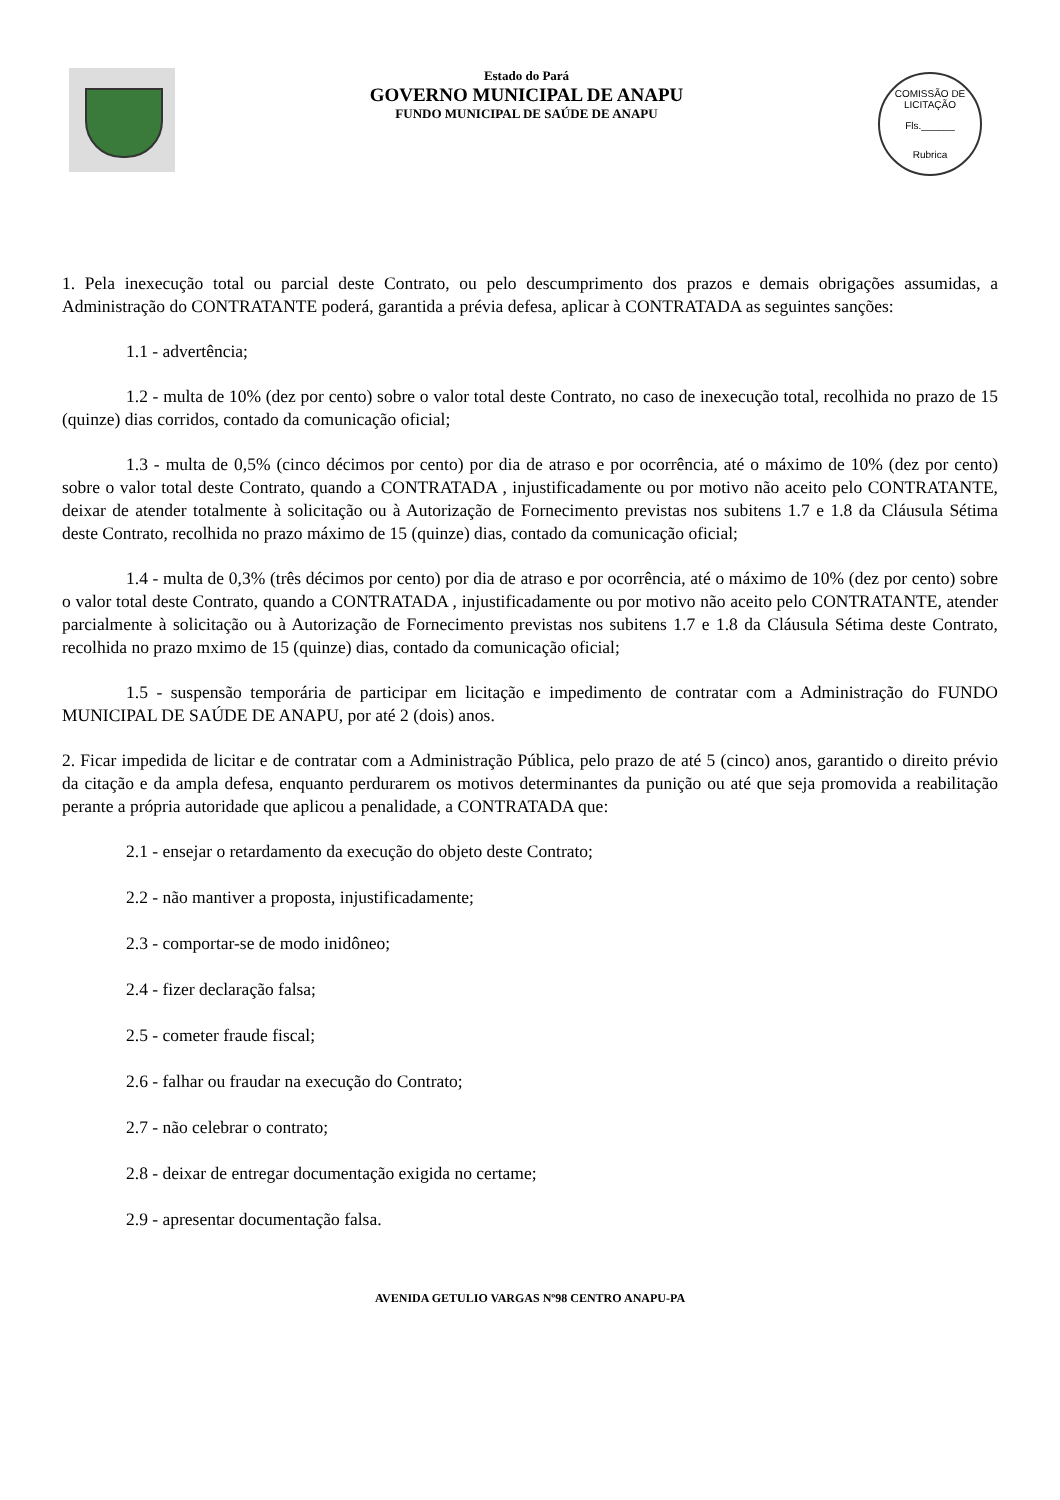Estado do Pará
GOVERNO MUNICIPAL DE ANAPU
FUNDO MUNICIPAL DE SAÚDE DE ANAPU
COMISSÃO DE LICITAÇÃO
Fls.______
Rubrica
1. Pela inexecução total ou parcial deste Contrato, ou pelo descumprimento dos prazos e demais obrigações assumidas, a Administração do CONTRATANTE poderá, garantida a prévia defesa, aplicar à CONTRATADA as seguintes sanções:
1.1 - advertência;
1.2 - multa de 10% (dez por cento) sobre o valor total deste Contrato, no caso de inexecução total, recolhida no prazo de 15 (quinze) dias corridos, contado da comunicação oficial;
1.3 - multa de 0,5% (cinco décimos por cento) por dia de atraso e por ocorrência, até o máximo de 10% (dez por cento) sobre o valor total deste Contrato, quando a CONTRATADA , injustificadamente ou por motivo não aceito pelo CONTRATANTE, deixar de atender totalmente à solicitação ou à Autorização de Fornecimento previstas nos subitens 1.7 e 1.8 da Cláusula Sétima deste Contrato, recolhida no prazo máximo de 15 (quinze) dias, contado da comunicação oficial;
1.4 - multa de 0,3% (três décimos por cento) por dia de atraso e por ocorrência, até o máximo de 10% (dez por cento) sobre o valor total deste Contrato, quando a CONTRATADA , injustificadamente ou por motivo não aceito pelo CONTRATANTE, atender parcialmente à solicitação ou à Autorização de Fornecimento previstas nos subitens 1.7 e 1.8 da Cláusula Sétima deste Contrato, recolhida no prazo mximo de 15 (quinze) dias, contado da comunicação oficial;
1.5 - suspensão temporária de participar em licitação e impedimento de contratar com a Administração do FUNDO MUNICIPAL DE SAÚDE DE ANAPU, por até 2 (dois) anos.
2. Ficar impedida de licitar e de contratar com a Administração Pública, pelo prazo de até 5 (cinco) anos, garantido o direito prévio da citação e da ampla defesa, enquanto perdurarem os motivos determinantes da punição ou até que seja promovida a reabilitação perante a própria autoridade que aplicou a penalidade, a CONTRATADA que:
2.1 - ensejar o retardamento da execução do objeto deste Contrato;
2.2 - não mantiver a proposta, injustificadamente;
2.3 - comportar-se de modo inidôneo;
2.4 - fizer declaração falsa;
2.5 - cometer fraude fiscal;
2.6 - falhar ou fraudar na execução do Contrato;
2.7 - não celebrar o contrato;
2.8 - deixar de entregar documentação exigida no certame;
2.9 - apresentar documentação falsa.
AVENIDA GETULIO VARGAS Nº98 CENTRO ANAPU-PA